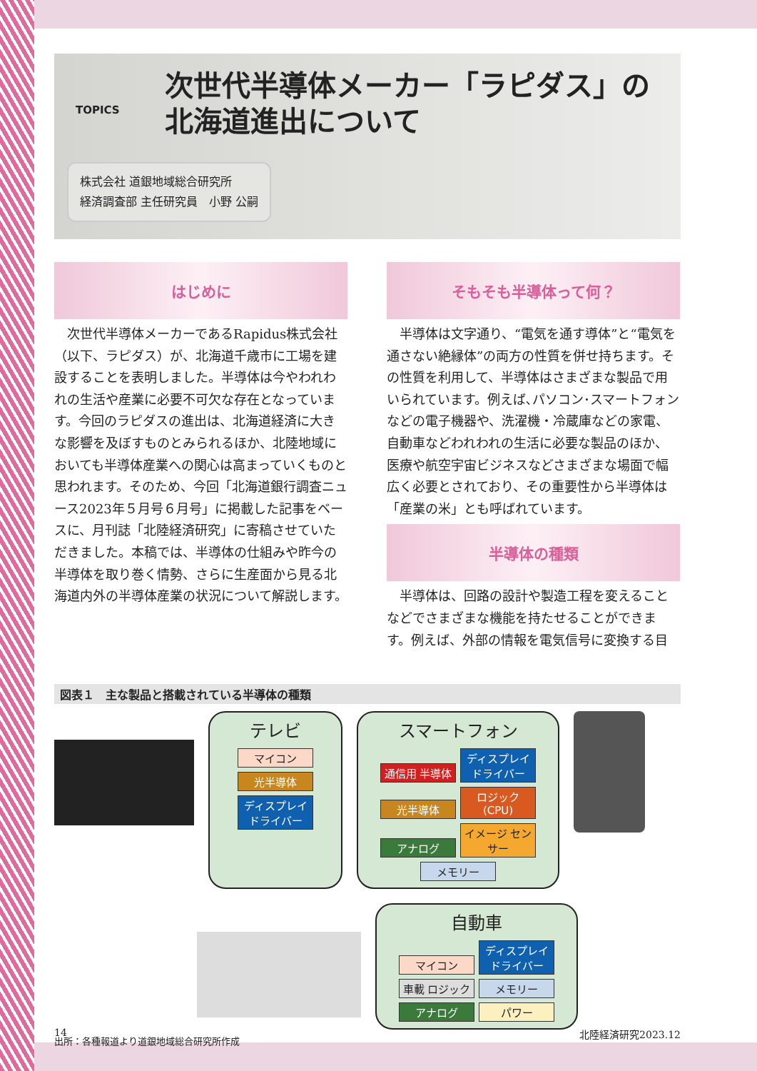TOPICS
次世代半導体メーカー「ラピダス」の
北海道進出について
株式会社 道銀地域総合研究所
経済調査部 主任研究員　小野 公嗣
はじめに
次世代半導体メーカーであるRapidus株式会社（以下、ラピダス）が、北海道千歳市に工場を建設することを表明しました。半導体は今やわれわれの生活や産業に必要不可欠な存在となっています。今回のラピダスの進出は、北海道経済に大きな影響を及ぼすものとみられるほか、北陸地域においても半導体産業への関心は高まっていくものと思われます。そのため、今回「北海道銀行調査ニュース2023年５月号６月号」に掲載した記事をベースに、月刊誌「北陸経済研究」に寄稿させていただきました。本稿では、半導体の仕組みや昨今の半導体を取り巻く情勢、さらに生産面から見る北海道内外の半導体産業の状況について解説します。
そもそも半導体って何？
半導体は文字通り、“電気を通す導体”と“電気を通さない絶縁体”の両方の性質を併せ持ちます。その性質を利用して、半導体はさまざまな製品で用いられています。例えば､パソコン･スマートフォンなどの電子機器や、洗濯機・冷蔵庫などの家電、自動車などわれわれの生活に必要な製品のほか、医療や航空宇宙ビジネスなどさまざまな場面で幅広く必要とされており、その重要性から半導体は「産業の米」とも呼ばれています。
半導体の種類
半導体は、回路の設計や製造工程を変えることなどでさまざまな機能を持たせることができます。例えば、外部の情報を電気信号に変換する目
図表１　主な製品と搭載されている半導体の種類
テレビ
マイコン
光半導体
ディスプレイ ドライバー
スマートフォン
通信用 半導体 ディスプレイ ドライバー 光半導体 ロジック (CPU) アナログ イメージ センサー メモリー
自動車
マイコン ディスプレイ ドライバー 車載 ロジック メモリー アナログ パワー
出所：各種報道より道銀地域総合研究所作成
14 北陸経済研究2023.12